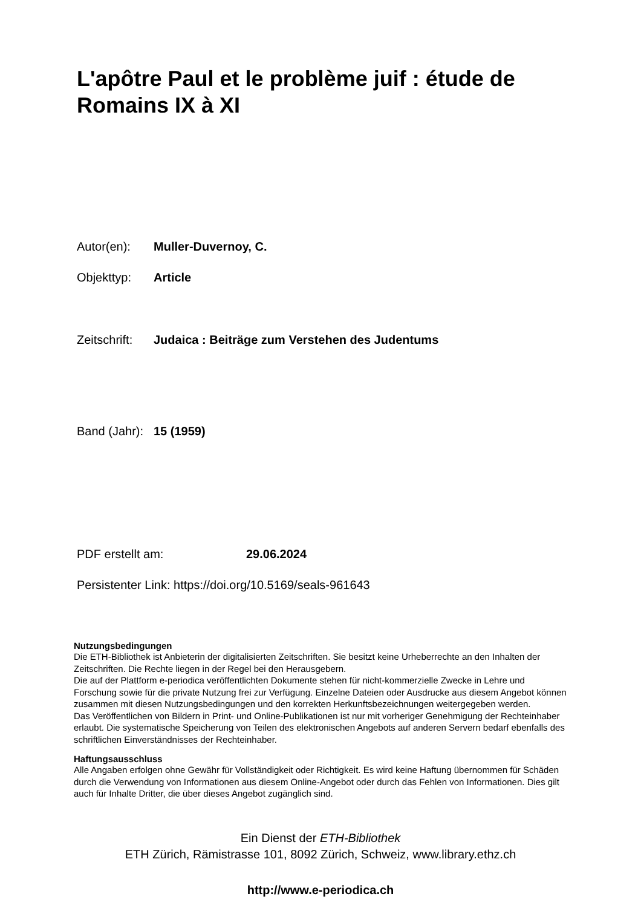L'apôtre Paul et le problème juif : étude de Romains IX à XI
Autor(en): Muller-Duvernoy, C.
Objekttyp: Article
Zeitschrift: Judaica : Beiträge zum Verstehen des Judentums
Band (Jahr): 15 (1959)
PDF erstellt am: 29.06.2024
Persistenter Link: https://doi.org/10.5169/seals-961643
Nutzungsbedingungen
Die ETH-Bibliothek ist Anbieterin der digitalisierten Zeitschriften. Sie besitzt keine Urheberrechte an den Inhalten der Zeitschriften. Die Rechte liegen in der Regel bei den Herausgebern.
Die auf der Plattform e-periodica veröffentlichten Dokumente stehen für nicht-kommerzielle Zwecke in Lehre und Forschung sowie für die private Nutzung frei zur Verfügung. Einzelne Dateien oder Ausdrucke aus diesem Angebot können zusammen mit diesen Nutzungsbedingungen und den korrekten Herkunftsbezeichnungen weitergegeben werden.
Das Veröffentlichen von Bildern in Print- und Online-Publikationen ist nur mit vorheriger Genehmigung der Rechteinhaber erlaubt. Die systematische Speicherung von Teilen des elektronischen Angebots auf anderen Servern bedarf ebenfalls des schriftlichen Einverständnisses der Rechteinhaber.
Haftungsausschluss
Alle Angaben erfolgen ohne Gewähr für Vollständigkeit oder Richtigkeit. Es wird keine Haftung übernommen für Schäden durch die Verwendung von Informationen aus diesem Online-Angebot oder durch das Fehlen von Informationen. Dies gilt auch für Inhalte Dritter, die über dieses Angebot zugänglich sind.
Ein Dienst der ETH-Bibliothek
ETH Zürich, Rämistrasse 101, 8092 Zürich, Schweiz, www.library.ethz.ch
http://www.e-periodica.ch